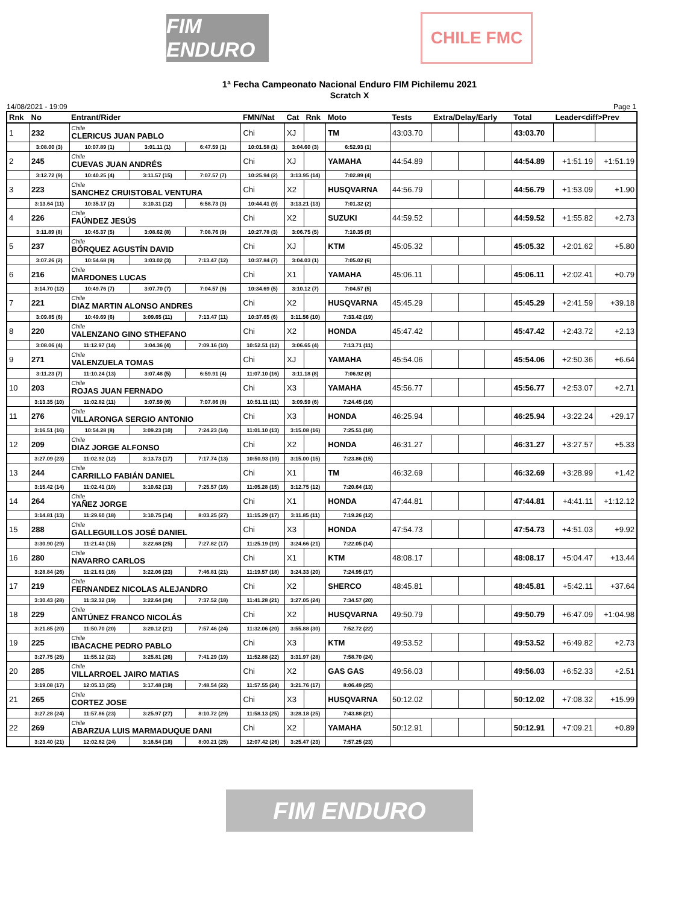FIM ENDURO
CHILE FMC
1ª Fecha Campeonato Nacional Enduro FIM Pichilemu 2021
Scratch X
14/08/2021 - 19:09 Page 1
| Rnk | No | Entrant/Rider | | | FMN/Nat | Cat | Rnk | Moto | Tests | Extra/Delay/Early | | | Total | Leader<diff>Prev | |
| --- | --- | --- | --- | --- | --- | --- | --- | --- | --- | --- | --- | --- | --- | --- | --- |
| 1 | 232 | Chile CLERICUS JUAN PABLO | | | Chi | XJ | | TM | 43:03.70 | | | | 43:03.70 | | |
| | 3:08.00 (3) | 10:07.89 (1) | 3:01.11 (1) | 6:47.59 (1) | 10:01.58 (1) | 3:04.60 (3) | | 6:52.93 (1) | | | | | | | |
| 2 | 245 | Chile CUEVAS JUAN ANDRÉS | | | Chi | XJ | | YAMAHA | 44:54.89 | | | | 44:54.89 | +1:51.19 | +1:51.19 |
| | 3:12.72 (9) | 10:40.25 (4) | 3:11.57 (15) | 7:07.57 (7) | 10:25.94 (2) | 3:13.95 (14) | | 7:02.89 (4) | | | | | | | |
| 3 | 223 | Chile SANCHEZ CRUISTOBAL VENTURA | | | Chi | X2 | | HUSQVARNA | 44:56.79 | | | | 44:56.79 | +1:53.09 | +1.90 |
| | 3:13.64 (11) | 10:35.17 (2) | 3:10.31 (12) | 6:58.73 (3) | 10:44.41 (9) | 3:13.21 (13) | | 7:01.32 (2) | | | | | | | |
| 4 | 226 | Chile FAÚNDEZ JESÚS | | | Chi | X2 | | SUZUKI | 44:59.52 | | | | 44:59.52 | +1:55.82 | +2.73 |
| | 3:11.89 (8) | 10:45.37 (5) | 3:08.62 (8) | 7:08.76 (9) | 10:27.78 (3) | 3:06.75 (5) | | 7:10.35 (9) | | | | | | | |
| 5 | 237 | Chile BÓRQUEZ AGUSTÍN DAVID | | | Chi | XJ | | KTM | 45:05.32 | | | | 45:05.32 | +2:01.62 | +5.80 |
| | 3:07.26 (2) | 10:54.68 (9) | 3:03.02 (3) | 7:13.47 (12) | 10:37.84 (7) | 3:04.03 (1) | | 7:05.02 (6) | | | | | | | |
| 6 | 216 | Chile MARDONES LUCAS | | | Chi | X1 | | YAMAHA | 45:06.11 | | | | 45:06.11 | +2:02.41 | +0.79 |
| | 3:14.70 (12) | 10:49.76 (7) | 3:07.70 (7) | 7:04.57 (6) | 10:34.69 (5) | 3:10.12 (7) | | 7:04.57 (5) | | | | | | | |
| 7 | 221 | Chile DIAZ MARTIN ALONSO ANDRES | | | Chi | X2 | | HUSQVARNA | 45:45.29 | | | | 45:45.29 | +2:41.59 | +39.18 |
| | 3:09.85 (6) | 10:49.69 (6) | 3:09.65 (11) | 7:13.47 (11) | 10:37.65 (6) | 3:11.56 (10) | | 7:33.42 (19) | | | | | | | |
| 8 | 220 | Chile VALENZANO GINO STHEFANO | | | Chi | X2 | | HONDA | 45:47.42 | | | | 45:47.42 | +2:43.72 | +2.13 |
| | 3:08.06 (4) | 11:12.97 (14) | 3:04.36 (4) | 7:09.16 (10) | 10:52.51 (12) | 3:06.65 (4) | | 7:13.71 (11) | | | | | | | |
| 9 | 271 | Chile VALENZUELA TOMAS | | | Chi | XJ | | YAMAHA | 45:54.06 | | | | 45:54.06 | +2:50.36 | +6.64 |
| | 3:11.23 (7) | 11:10.24 (13) | 3:07.48 (5) | 6:59.91 (4) | 11:07.10 (16) | 3:11.18 (8) | | 7:06.92 (8) | | | | | | | |
| 10 | 203 | Chile ROJAS JUAN FERNADO | | | Chi | X3 | | YAMAHA | 45:56.77 | | | | 45:56.77 | +2:53.07 | +2.71 |
| | 3:13.35 (10) | 11:02.82 (11) | 3:07.59 (6) | 7:07.86 (8) | 10:51.11 (11) | 3:09.59 (6) | | 7:24.45 (16) | | | | | | | |
| 11 | 276 | Chile VILLARONGA SERGIO ANTONIO | | | Chi | X3 | | HONDA | 46:25.94 | | | | 46:25.94 | +3:22.24 | +29.17 |
| | 3:16.51 (16) | 10:54.28 (8) | 3:09.23 (10) | 7:24.23 (14) | 11:01.10 (13) | 3:15.08 (16) | | 7:25.51 (18) | | | | | | | |
| 12 | 209 | Chile DIAZ JORGE ALFONSO | | | Chi | X2 | | HONDA | 46:31.27 | | | | 46:31.27 | +3:27.57 | +5.33 |
| | 3:27.09 (23) | 11:02.92 (12) | 3:13.73 (17) | 7:17.74 (13) | 10:50.93 (10) | 3:15.00 (15) | | 7:23.86 (15) | | | | | | | |
| 13 | 244 | Chile CARRILLO FABIÁN DANIEL | | | Chi | X1 | | TM | 46:32.69 | | | | 46:32.69 | +3:28.99 | +1.42 |
| | 3:15.42 (14) | 11:02.41 (10) | 3:10.62 (13) | 7:25.57 (16) | 11:05.28 (15) | 3:12.75 (12) | | 7:20.64 (13) | | | | | | | |
| 14 | 264 | Chile YAÑEZ JORGE | | | Chi | X1 | | HONDA | 47:44.81 | | | | 47:44.81 | +4:41.11 | +1:12.12 |
| | 3:14.81 (13) | 11:29.60 (18) | 3:10.75 (14) | 8:03.25 (27) | 11:15.29 (17) | 3:11.85 (11) | | 7:19.26 (12) | | | | | | | |
| 15 | 288 | Chile GALLEGUILLOS JOSÉ DANIEL | | | Chi | X3 | | HONDA | 47:54.73 | | | | 47:54.73 | +4:51.03 | +9.92 |
| | 3:30.90 (29) | 11:21.43 (15) | 3:22.68 (25) | 7:27.82 (17) | 11:25.19 (19) | 3:24.66 (21) | | 7:22.05 (14) | | | | | | | |
| 16 | 280 | Chile NAVARRO CARLOS | | | Chi | X1 | | KTM | 48:08.17 | | | | 48:08.17 | +5:04.47 | +13.44 |
| | 3:28.84 (26) | 11:21.61 (16) | 3:22.06 (23) | 7:46.81 (21) | 11:19.57 (18) | 3:24.33 (20) | | 7:24.95 (17) | | | | | | | |
| 17 | 219 | Chile FERNANDEZ NICOLAS ALEJANDRO | | | Chi | X2 | | SHERCO | 48:45.81 | | | | 48:45.81 | +5:42.11 | +37.64 |
| | 3:30.43 (28) | 11:32.32 (19) | 3:22.64 (24) | 7:37.52 (18) | 11:41.28 (21) | 3:27.05 (24) | | 7:34.57 (20) | | | | | | | |
| 18 | 229 | Chile ANTÚNEZ FRANCO NICOLÁS | | | Chi | X2 | | HUSQVARNA | 49:50.79 | | | | 49:50.79 | +6:47.09 | +1:04.98 |
| | 3:21.85 (20) | 11:50.70 (20) | 3:20.12 (21) | 7:57.46 (24) | 11:32.06 (20) | 3:55.88 (30) | | 7:52.72 (22) | | | | | | | |
| 19 | 225 | Chile IBACACHE PEDRO PABLO | | | Chi | X3 | | KTM | 49:53.52 | | | | 49:53.52 | +6:49.82 | +2.73 |
| | 3:27.75 (25) | 11:55.12 (22) | 3:25.81 (26) | 7:41.29 (19) | 11:52.88 (22) | 3:31.97 (28) | | 7:58.70 (24) | | | | | | | |
| 20 | 285 | Chile VILLARROEL JAIRO MATIAS | | | Chi | X2 | | GAS GAS | 49:56.03 | | | | 49:56.03 | +6:52.33 | +2.51 |
| | 3:19.08 (17) | 12:05.13 (25) | 3:17.48 (19) | 7:48.54 (22) | 11:57.55 (24) | 3:21.76 (17) | | 8:06.49 (25) | | | | | | | |
| 21 | 265 | Chile CORTEZ JOSE | | | Chi | X3 | | HUSQVARNA | 50:12.02 | | | | 50:12.02 | +7:08.32 | +15.99 |
| | 3:27.28 (24) | 11:57.86 (23) | 3:25.97 (27) | 8:10.72 (29) | 11:58.13 (25) | 3:28.18 (25) | | 7:43.88 (21) | | | | | | | |
| 22 | 269 | Chile ABARZUA LUIS MARMADUQUE DANI | | | Chi | X2 | | YAMAHA | 50:12.91 | | | | 50:12.91 | +7:09.21 | +0.89 |
| | 3:23.40 (21) | 12:02.62 (24) | 3:16.54 (18) | 8:00.21 (25) | 12:07.42 (26) | 3:25.47 (23) | | 7:57.25 (23) | | | | | | | |
FIM ENDURO